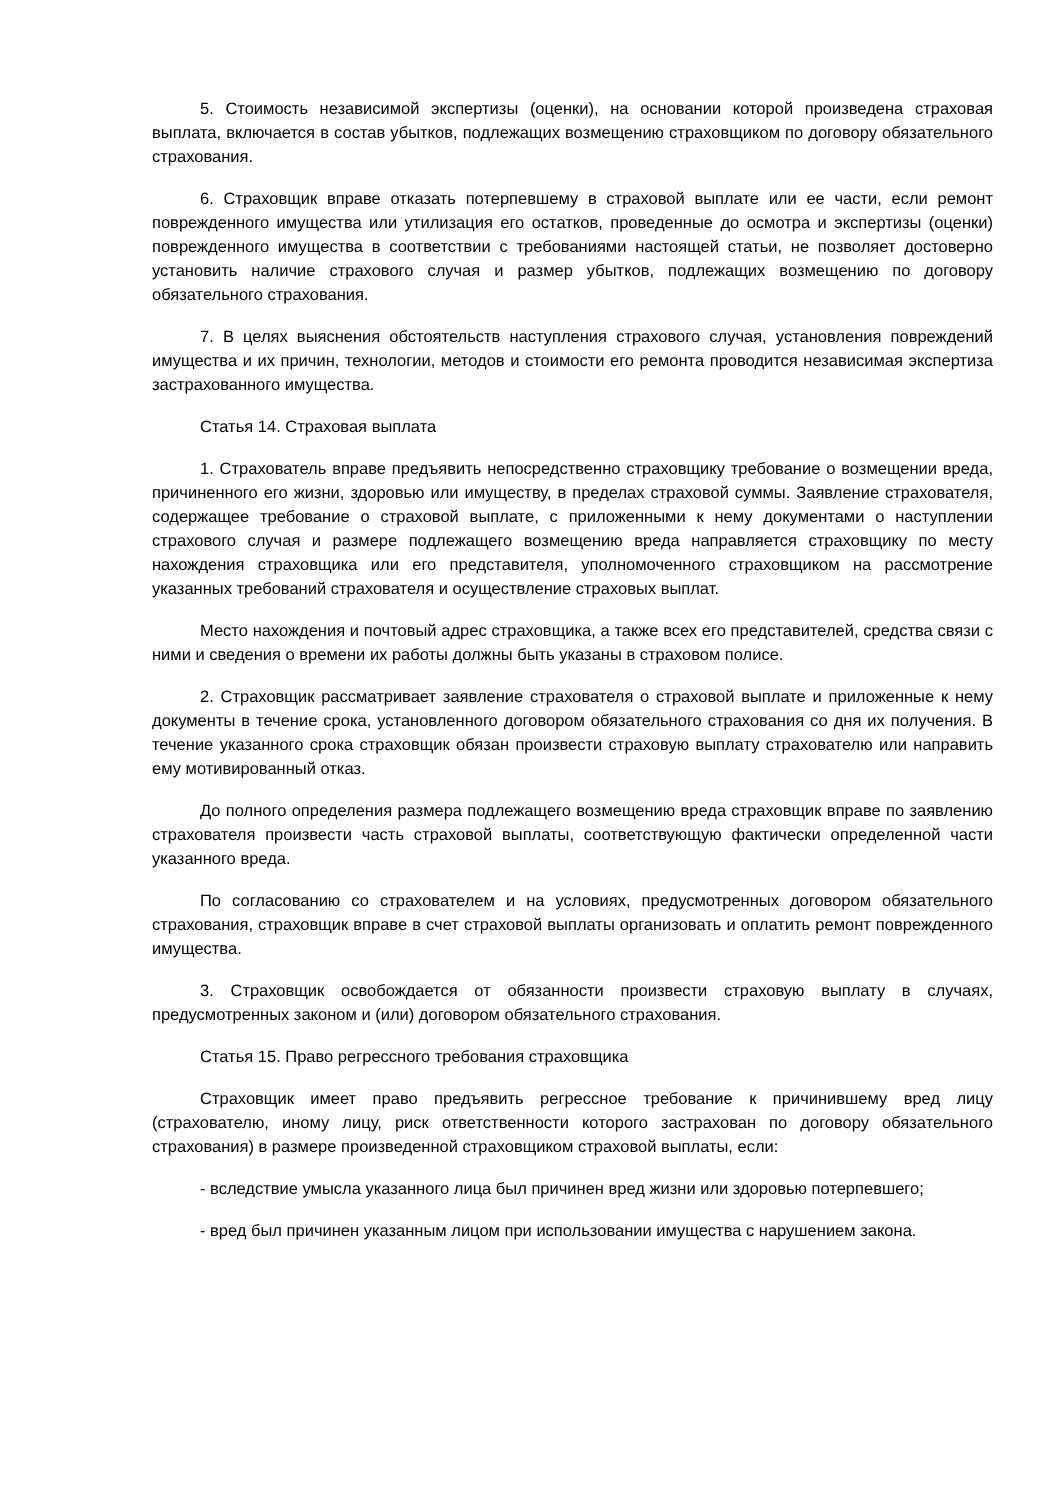5. Стоимость независимой экспертизы (оценки), на основании которой произведена страховая выплата, включается в состав убытков, подлежащих возмещению страховщиком по договору обязательного страхования.
6. Страховщик вправе отказать потерпевшему в страховой выплате или ее части, если ремонт поврежденного имущества или утилизация его остатков, проведенные до осмотра и экспертизы (оценки) поврежденного имущества в соответствии с требованиями настоящей статьи, не позволяет достоверно установить наличие страхового случая и размер убытков, подлежащих возмещению по договору обязательного страхования.
7. В целях выяснения обстоятельств наступления страхового случая, установления повреждений имущества и их причин, технологии, методов и стоимости его ремонта проводится независимая экспертиза застрахованного имущества.
Статья 14. Страховая выплата
1. Страхователь вправе предъявить непосредственно страховщику требование о возмещении вреда, причиненного его жизни, здоровью или имуществу, в пределах страховой суммы. Заявление страхователя, содержащее требование о страховой выплате, с приложенными к нему документами о наступлении страхового случая и размере подлежащего возмещению вреда направляется страховщику по месту нахождения страховщика или его представителя, уполномоченного страховщиком на рассмотрение указанных требований страхователя и осуществление страховых выплат.
Место нахождения и почтовый адрес страховщика, а также всех его представителей, средства связи с ними и сведения о времени их работы должны быть указаны в страховом полисе.
2. Страховщик рассматривает заявление страхователя о страховой выплате и приложенные к нему документы в течение срока, установленного договором обязательного страхования со дня их получения. В течение указанного срока страховщик обязан произвести страховую выплату страхователю или направить ему мотивированный отказ.
До полного определения размера подлежащего возмещению вреда страховщик вправе по заявлению страхователя произвести часть страховой выплаты, соответствующую фактически определенной части указанного вреда.
По согласованию со страхователем и на условиях, предусмотренных договором обязательного страхования, страховщик вправе в счет страховой выплаты организовать и оплатить ремонт поврежденного имущества.
3. Страховщик освобождается от обязанности произвести страховую выплату в случаях, предусмотренных законом и (или) договором обязательного страхования.
Статья 15. Право регрессного требования страховщика
Страховщик имеет право предъявить регрессное требование к причинившему вред лицу (страхователю, иному лицу, риск ответственности которого застрахован по договору обязательного страхования) в размере произведенной страховщиком страховой выплаты, если:
- вследствие умысла указанного лица был причинен вред жизни или здоровью потерпевшего;
- вред был причинен указанным лицом при использовании имущества с нарушением закона.